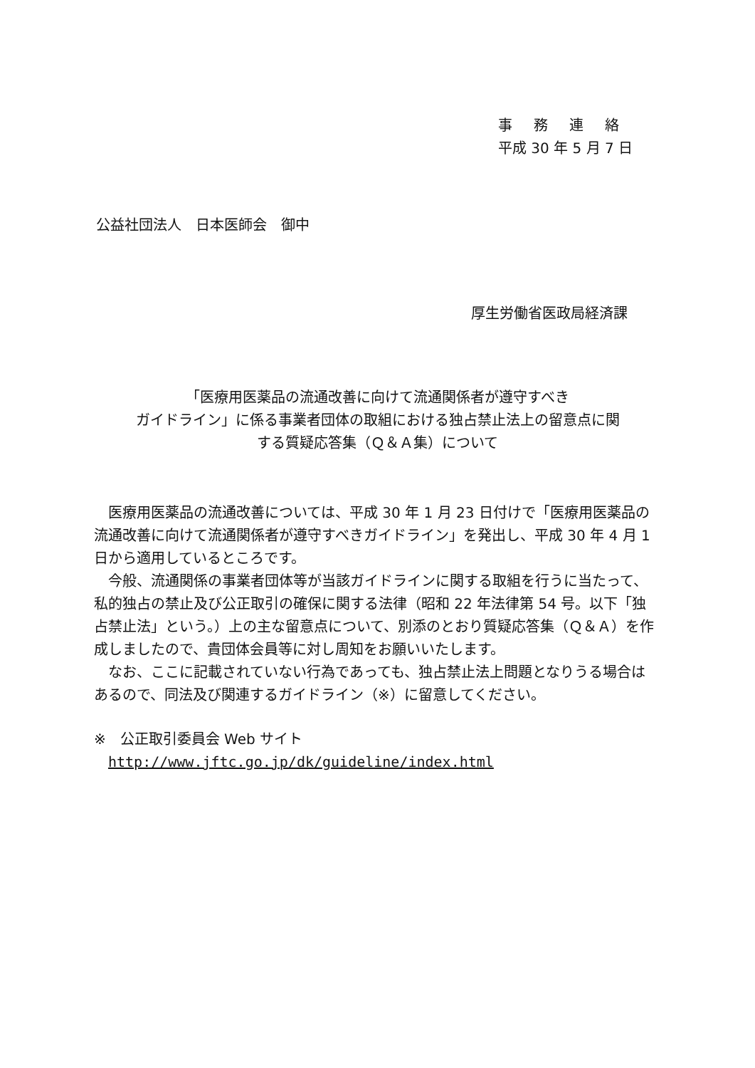事務連絡
平成 30 年 5 月 7 日
公益社団法人　日本医師会　御中
厚生労働省医政局経済課
「医療用医薬品の流通改善に向けて流通関係者が遵守すべき
ガイドライン」に係る事業者団体の取組における独占禁止法上の留意点に関
する質疑応答集（Ｑ＆Ａ集）について
　医療用医薬品の流通改善については、平成 30 年 1 月 23 日付けで「医療用医薬品の流通改善に向けて流通関係者が遵守すべきガイドライン」を発出し、平成 30 年 4 月 1 日から適用しているところです。
　今般、流通関係の事業者団体等が当該ガイドラインに関する取組を行うに当たって、私的独占の禁止及び公正取引の確保に関する法律（昭和 22 年法律第 54 号。以下「独占禁止法」という。）上の主な留意点について、別添のとおり質疑応答集（Ｑ＆Ａ）を作成しましたので、貴団体会員等に対し周知をお願いいたします。
　なお、ここに記載されていない行為であっても、独占禁止法上問題となりうる場合はあるので、同法及び関連するガイドライン（※）に留意してください。
※　公正取引委員会 Web サイト
http://www.jftc.go.jp/dk/guideline/index.html